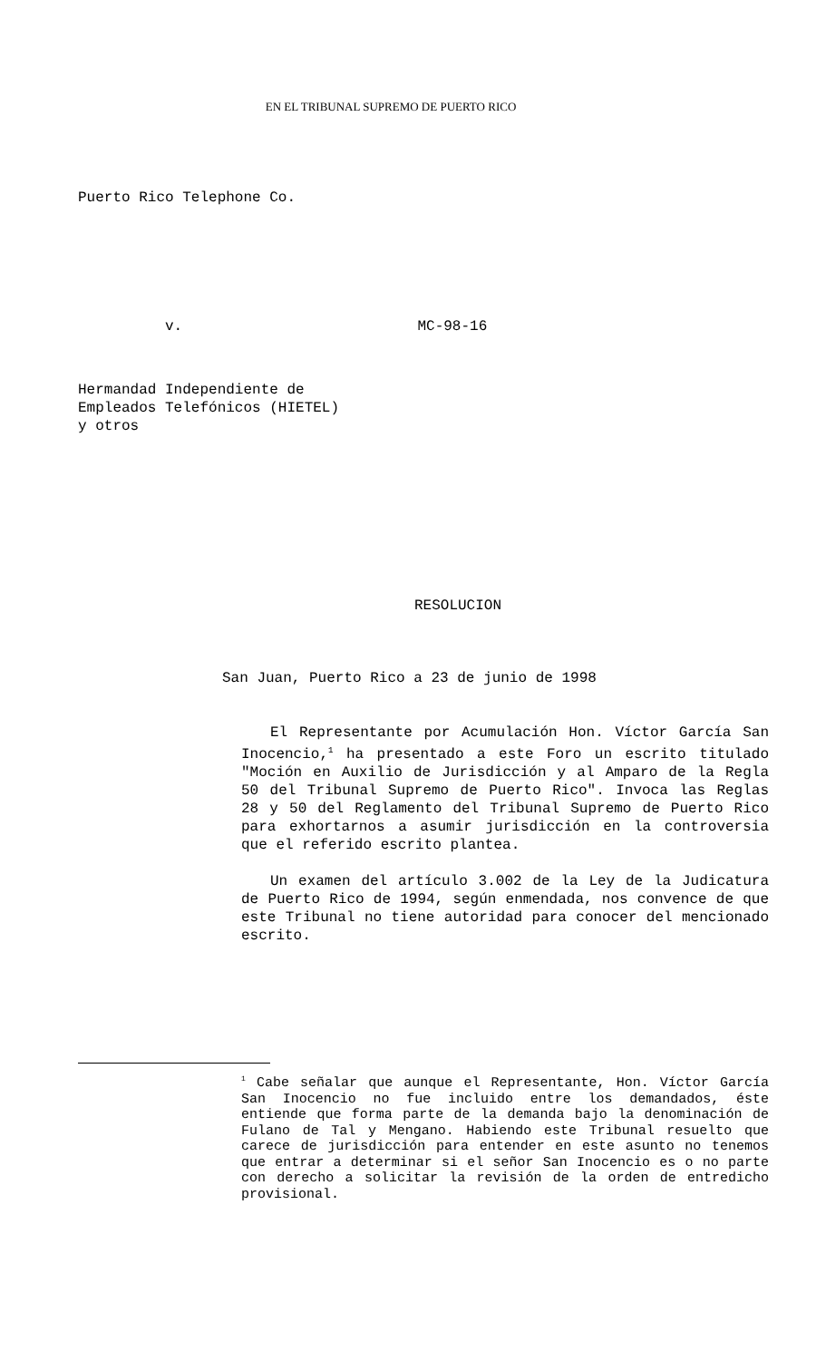EN EL TRIBUNAL SUPREMO DE PUERTO RICO
Puerto Rico Telephone Co.
v. MC-98-16
Hermandad Independiente de
Empleados Telefónicos (HIETEL)
y otros
RESOLUCION
San Juan, Puerto Rico a 23 de junio de 1998
El Representante por Acumulación Hon. Víctor García San Inocencio,<sup>1</sup> ha presentado a este Foro un escrito titulado "Moción en Auxilio de Jurisdicción y al Amparo de la Regla 50 del Tribunal Supremo de Puerto Rico". Invoca las Reglas 28 y 50 del Reglamento del Tribunal Supremo de Puerto Rico para exhortarnos a asumir jurisdicción en la controversia que el referido escrito plantea.
Un examen del artículo 3.002 de la Ley de la Judicatura de Puerto Rico de 1994, según enmendada, nos convence de que este Tribunal no tiene autoridad para conocer del mencionado escrito.
<sup>1</sup> Cabe señalar que aunque el Representante, Hon. Víctor García San Inocencio no fue incluido entre los demandados, éste entiende que forma parte de la demanda bajo la denominación de Fulano de Tal y Mengano. Habiendo este Tribunal resuelto que carece de jurisdicción para entender en este asunto no tenemos que entrar a determinar si el señor San Inocencio es o no parte con derecho a solicitar la revisión de la orden de entredicho provisional.